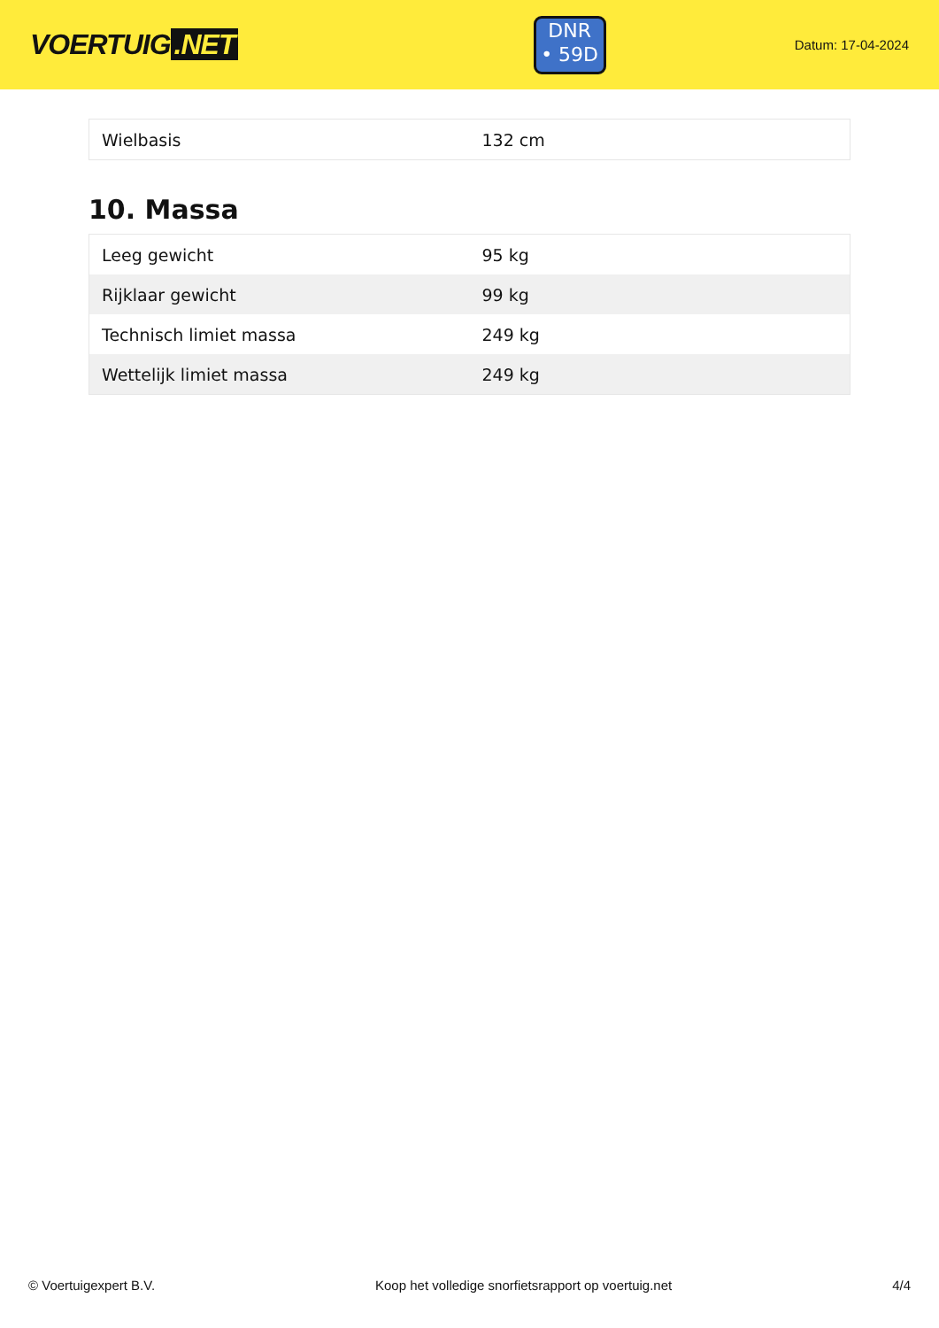VOERTUIG.NET
DNR
• 59D
Datum: 17-04-2024
| Wielbasis | 132 cm |
10. Massa
| Leeg gewicht | 95 kg |
| Rijklaar gewicht | 99 kg |
| Technisch limiet massa | 249 kg |
| Wettelijk limiet massa | 249 kg |
© Voertuigexpert B.V. Koop het volledige snorfietsrapport op voertuig.net 4/4